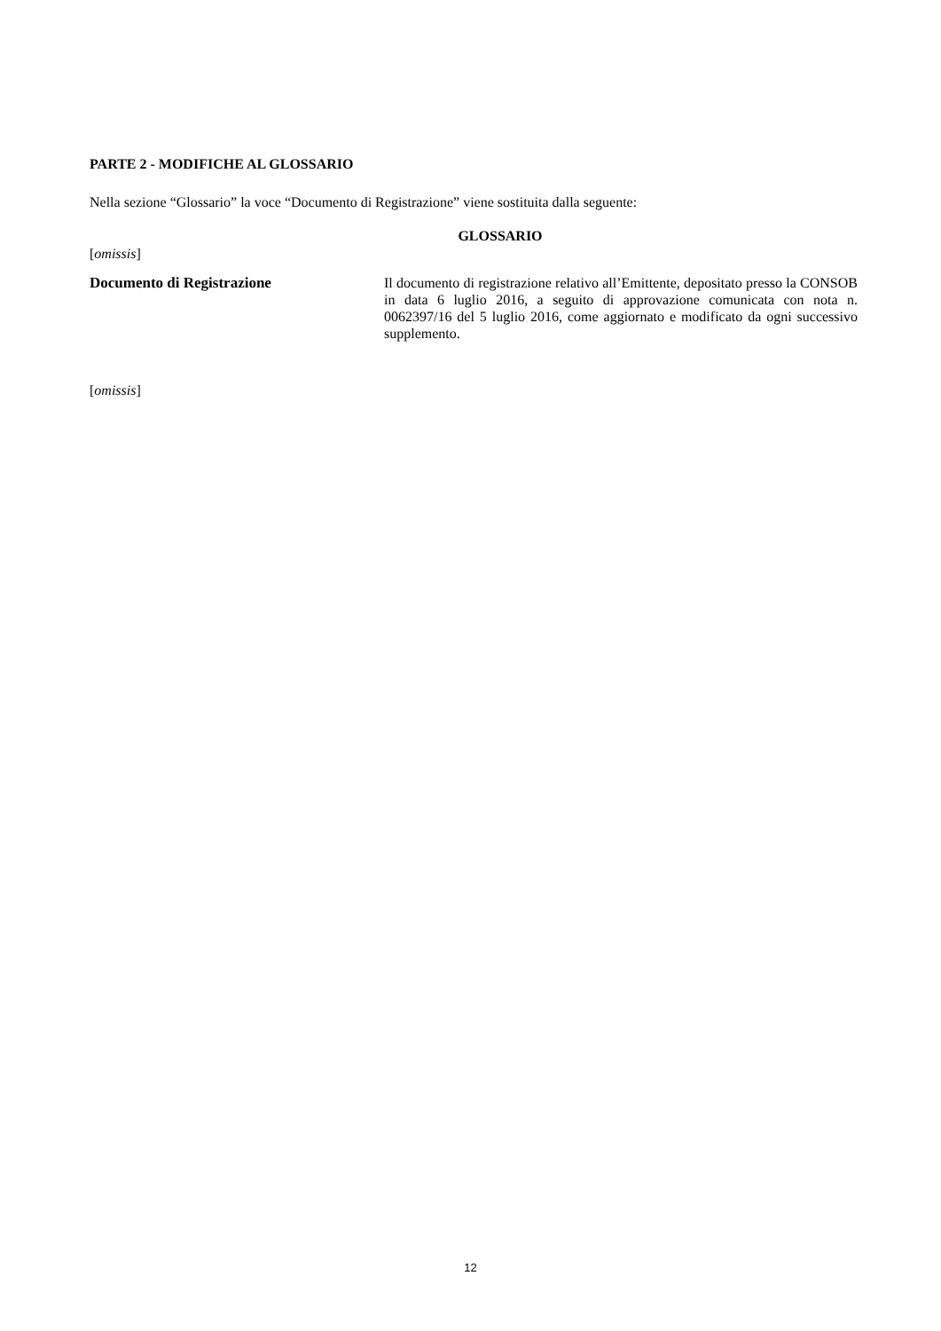PARTE 2 - MODIFICHE AL GLOSSARIO
Nella sezione “Glossario” la voce “Documento di Registrazione” viene sostituita dalla seguente:
GLOSSARIO
[omissis]
Documento di Registrazione
Il documento di registrazione relativo all’Emittente, depositato presso la CONSOB in data 6 luglio 2016, a seguito di approvazione comunicata con nota n. 0062397/16 del 5 luglio 2016, come aggiornato e modificato da ogni successivo supplemento.
[omissis]
12